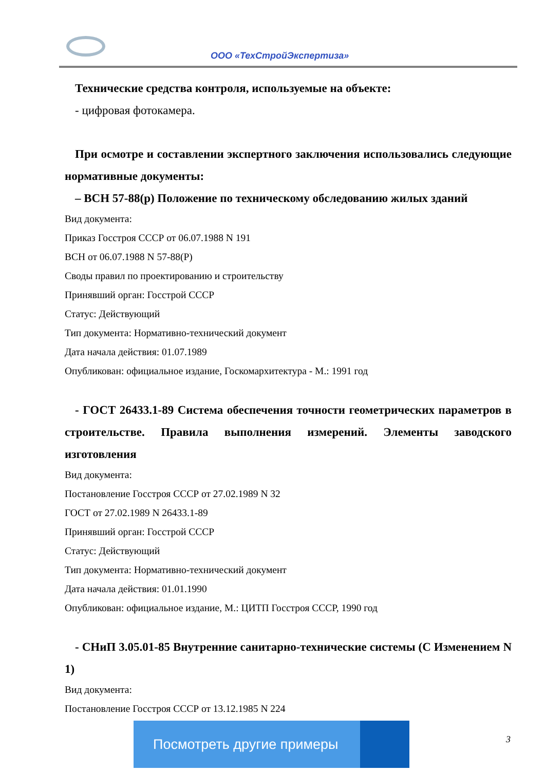ООО «ТехСтройЭкспертиза»
Технические средства контроля, используемые на объекте:
- цифровая фотокамера.
При осмотре и составлении экспертного заключения использовались следующие нормативные документы:
– ВСН 57-88(р) Положение по техническому обследованию жилых зданий
Вид документа:
Приказ Госстроя СССР от 06.07.1988 N 191
ВСН от 06.07.1988 N 57-88(Р)
Своды правил по проектированию и строительству
Принявший орган: Госстрой СССР
Статус: Действующий
Тип документа: Нормативно-технический документ
Дата начала действия: 01.07.1989
Опубликован: официальное издание, Госкомархитектура - М.: 1991 год
- ГОСТ 26433.1-89 Система обеспечения точности геометрических параметров в строительстве. Правила выполнения измерений. Элементы заводского изготовления
Вид документа:
Постановление Госстроя СССР от 27.02.1989 N 32
ГОСТ от 27.02.1989 N 26433.1-89
Принявший орган: Госстрой СССР
Статус: Действующий
Тип документа: Нормативно-технический документ
Дата начала действия: 01.01.1990
Опубликован: официальное издание, М.: ЦИТП Госстроя СССР, 1990 год
- СНиП 3.05.01-85 Внутренние санитарно-технические системы (С Изменением N 1)
Вид документа:
Постановление Госстроя СССР от 13.12.1985 N 224
Посмотреть другие примеры
3